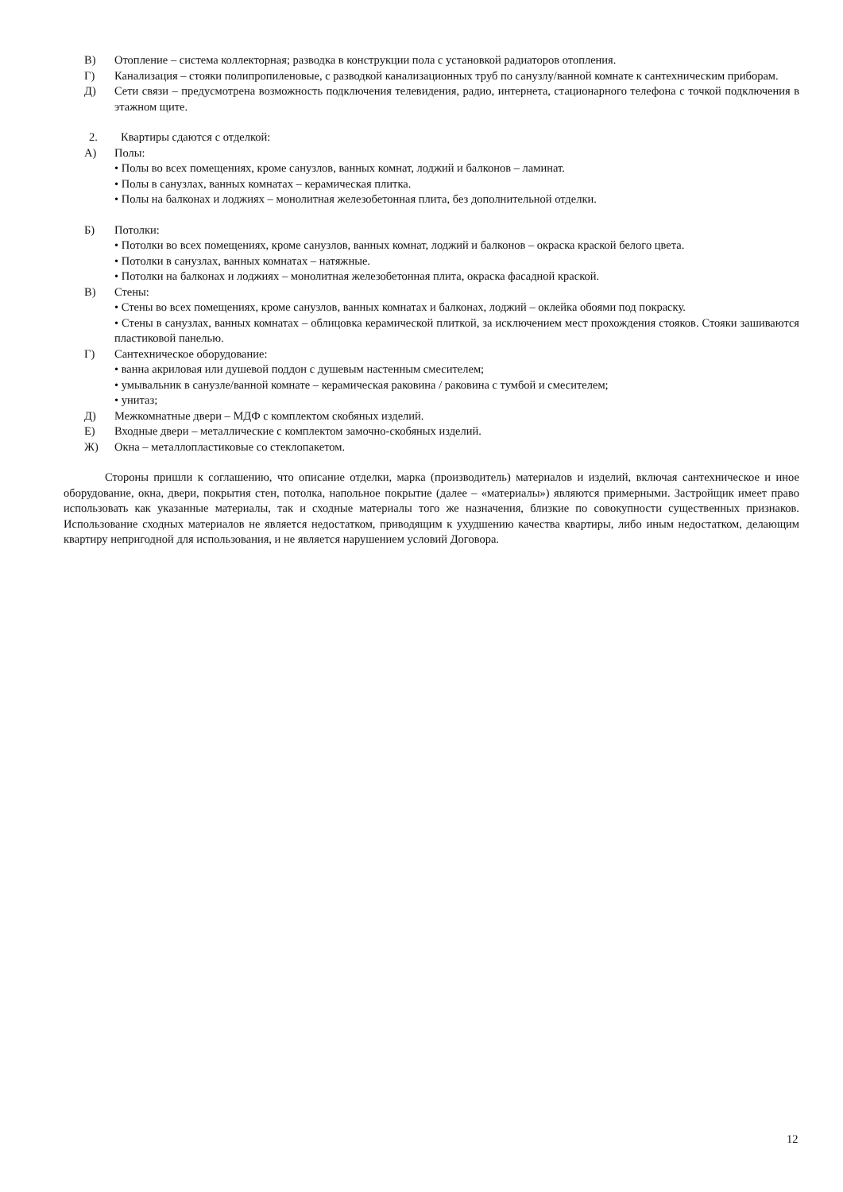В) Отопление – система коллекторная; разводка в конструкции пола с установкой радиаторов отопления.
Г) Канализация – стояки полипропиленовые, с разводкой канализационных труб по санузлу/ванной комнате к сантехническим приборам.
Д) Сети связи – предусмотрена возможность подключения телевидения, радио, интернета, стационарного телефона с точкой подключения в этажном щите.
2. Квартиры сдаются с отделкой:
А) Полы:
• Полы во всех помещениях, кроме санузлов, ванных комнат, лоджий и балконов – ламинат.
• Полы в санузлах, ванных комнатах – керамическая плитка.
• Полы на балконах и лоджиях – монолитная железобетонная плита, без дополнительной отделки.
Б) Потолки:
• Потолки во всех помещениях, кроме санузлов, ванных комнат, лоджий и балконов – окраска краской белого цвета.
• Потолки в санузлах, ванных комнатах – натяжные.
• Потолки на балконах и лоджиях – монолитная железобетонная плита, окраска фасадной краской.
В) Стены:
• Стены во всех помещениях, кроме санузлов, ванных комнатах и балконах, лоджий – оклейка обоями под покраску.
• Стены в санузлах, ванных комнатах – облицовка керамической плиткой, за исключением мест прохождения стояков. Стояки зашиваются пластиковой панелью.
Г) Сантехническое оборудование:
• ванна акриловая или душевой поддон с душевым настенным смесителем;
• умывальник в санузле/ванной комнате – керамическая раковина / раковина с тумбой и смесителем;
• унитаз;
Д) Межкомнатные двери – МДФ с комплектом скобяных изделий.
Е) Входные двери – металлические с комплектом замочно-скобяных изделий.
Ж) Окна – металлопластиковые со стеклопакетом.
Стороны пришли к соглашению, что описание отделки, марка (производитель) материалов и изделий, включая сантехническое и иное оборудование, окна, двери, покрытия стен, потолка, напольное покрытие (далее – «материалы») являются примерными. Застройщик имеет право использовать как указанные материалы, так и сходные материалы того же назначения, близкие по совокупности существенных признаков. Использование сходных материалов не является недостатком, приводящим к ухудшению качества квартиры, либо иным недостатком, делающим квартиру непригодной для использования, и не является нарушением условий Договора.
12